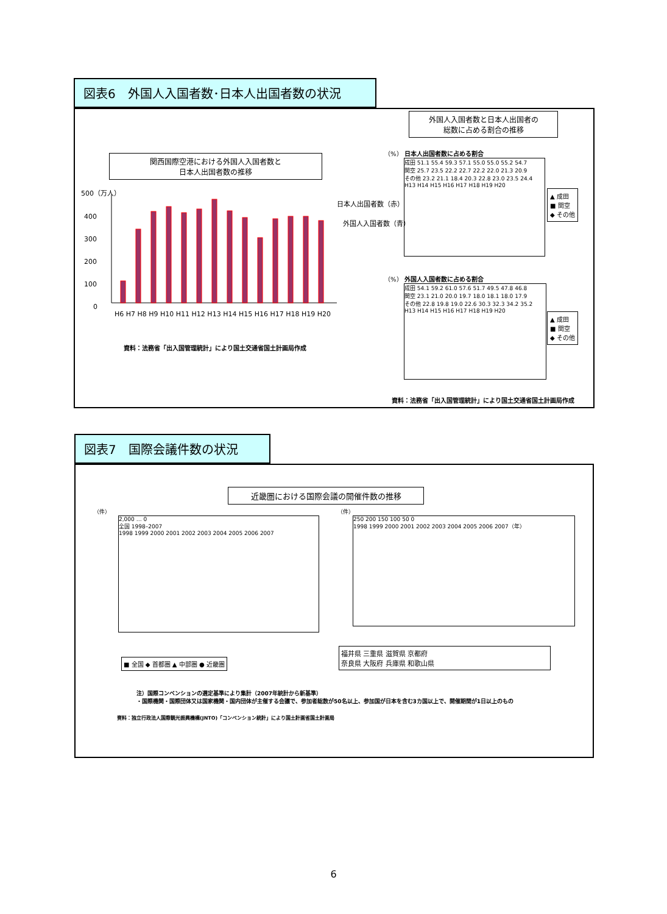図表6　外国人入国者数･日本人出国者数の状況
関西国際空港における外国人入国者数と
日本人出国者数の推移
500（万人）
400
300
200
100
0
日本人出国者数（赤）
外国人入国者数（青）
H6 H7 H8 H9 H10 H11 H12 H13 H14 H15 H16 H17 H18 H19 H20
資料：法務省「出入国管理統計」により国土交通省国土計画局作成
外国人入国者数と日本人出国者の
総数に占める割合の推移
（%） 日本人出国者数に占める割合
成田 51.1 55.4 59.3 57.1 55.0 55.0 55.2 54.7
関空 25.7 23.5 22.2 22.7 22.2 22.0 21.3 20.9
その他 23.2 21.1 18.4 20.3 22.8 23.0 23.5 24.4
H13 H14 H15 H16 H17 H18 H19 H20
▲ 成田
■ 関空
◆ その他
（%） 外国人入国者数に占める割合
成田 54.1 59.2 61.0 57.6 51.7 49.5 47.8 46.8
関空 23.1 21.0 20.0 19.7 18.0 18.1 18.0 17.9
その他 22.8 19.8 19.0 22.6 30.3 32.3 34.2 35.2
H13 H14 H15 H16 H17 H18 H19 H20
▲ 成田
■ 関空
◆ その他
資料：法務省「出入国管理統計」により国土交通省国土計画局作成
図表7　国際会議件数の状況
近畿圏における国際会議の開催件数の推移
（件）
2,000 … 0
全国 1998–2007
1998 1999 2000 2001 2002 2003 2004 2005 2006 2007
■ 全国 ◆ 首都圏 ▲ 中部圏 ● 近畿圏
（件）
250 200 150 100 50 0
1998 1999 2000 2001 2002 2003 2004 2005 2006 2007（年）
福井県 三重県 滋賀県 京都府
奈良県 大阪府 兵庫県 和歌山県
注）国際コンベンションの選定基準により集計（2007年統計から新基準）
・国際機関・国際団体又は国家機関・国内団体が主催する会議で、参加者総数が50名以上、参加国が日本を含む3カ国以上で、開催期間が1日以上のもの
資料：独立行政法人国際観光振興機構(JNTO)「コンベンション統計」により国土計画省国土計画局
6